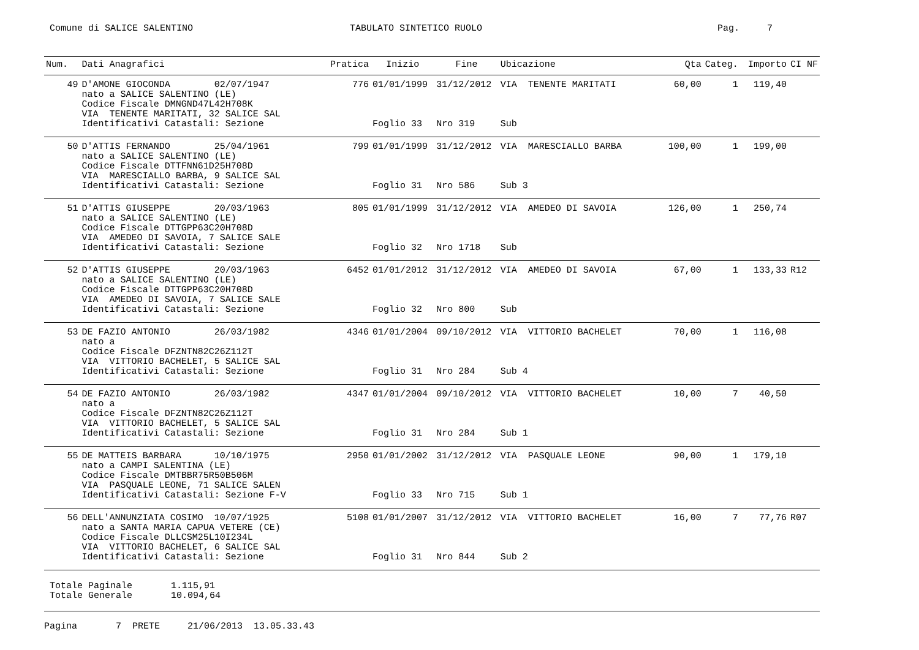Comune di SALICE SALENTINO
TABULATO SINTETICO RUOLO
Pag. 7
| Num. | Dati Anagrafici | Pratica | Inizio | Fine | Ubicazione | Qta | Categ. | Importo | CI NF |
| --- | --- | --- | --- | --- | --- | --- | --- | --- | --- |
| 49 | D'AMONE GIOCONDA 02/07/1947 nato a SALICE SALENTINO (LE) Codice Fiscale DMNGND47L42H708K VIA TENENTE MARITATI, 32 SALICE SAL | 776 | 01/01/1999 | 31/12/2012 | VIA TENENTE MARITATI | 60,00 | 1 | 119,40 | |
| | Identificativi Catastali: Sezione | | Foglio 33 | Nro 319 | Sub | | | | |
| 50 | D'ATTIS FERNANDO 25/04/1961 nato a SALICE SALENTINO (LE) Codice Fiscale DTTFNN61D25H708D VIA MARESCIALLO BARBA, 9 SALICE SAL | 799 | 01/01/1999 | 31/12/2012 | VIA MARESCIALLO BARBA | 100,00 | 1 | 199,00 | |
| | Identificativi Catastali: Sezione | | Foglio 31 | Nro 586 | Sub 3 | | | | |
| 51 | D'ATTIS GIUSEPPE 20/03/1963 nato a SALICE SALENTINO (LE) Codice Fiscale DTTGPP63C20H708D VIA AMEDEO DI SAVOIA, 7 SALICE SALE | 805 | 01/01/1999 | 31/12/2012 | VIA AMEDEO DI SAVOIA | 126,00 | 1 | 250,74 | |
| | Identificativi Catastali: Sezione | | Foglio 32 | Nro 1718 | Sub | | | | |
| 52 | D'ATTIS GIUSEPPE 20/03/1963 nato a SALICE SALENTINO (LE) Codice Fiscale DTTGPP63C20H708D VIA AMEDEO DI SAVOIA, 7 SALICE SALE | 6452 | 01/01/2012 | 31/12/2012 | VIA AMEDEO DI SAVOIA | 67,00 | 1 | 133,33 | R12 |
| | Identificativi Catastali: Sezione | | Foglio 32 | Nro 800 | Sub | | | | |
| 53 | DE FAZIO ANTONIO 26/03/1982 nato a Codice Fiscale DFZNTN82C26Z112T VIA VITTORIO BACHELET, 5 SALICE SAL | 4346 | 01/01/2004 | 09/10/2012 | VIA VITTORIO BACHELET | 70,00 | 1 | 116,08 | |
| | Identificativi Catastali: Sezione | | Foglio 31 | Nro 284 | Sub 4 | | | | |
| 54 | DE FAZIO ANTONIO 26/03/1982 nato a Codice Fiscale DFZNTN82C26Z112T VIA VITTORIO BACHELET, 5 SALICE SAL | 4347 | 01/01/2004 | 09/10/2012 | VIA VITTORIO BACHELET | 10,00 | 7 | 40,50 | |
| | Identificativi Catastali: Sezione | | Foglio 31 | Nro 284 | Sub 1 | | | | |
| 55 | DE MATTEIS BARBARA 10/10/1975 nato a CAMPI SALENTINA (LE) Codice Fiscale DMTBBR75R50B506M VIA PASQUALE LEONE, 71 SALICE SALEN | 2950 | 01/01/2002 | 31/12/2012 | VIA PASQUALE LEONE | 90,00 | 1 | 179,10 | |
| | Identificativi Catastali: Sezione F-V | | Foglio 33 | Nro 715 | Sub 1 | | | | |
| 56 | DELL'ANNUNZIATA COSIMO 10/07/1925 nato a SANTA MARIA CAPUA VETERE (CE) Codice Fiscale DLLCSM25L10I234L VIA VITTORIO BACHELET, 6 SALICE SAL | 5108 | 01/01/2007 | 31/12/2012 | VIA VITTORIO BACHELET | 16,00 | 7 | 77,76 | R07 |
| | Identificativi Catastali: Sezione | | Foglio 31 | Nro 844 | Sub 2 | | | | |
Totale Paginale 1.115,91 Totale Generale 10.094,64
Pagina 7 PRETE 21/06/2013 13.05.33.43